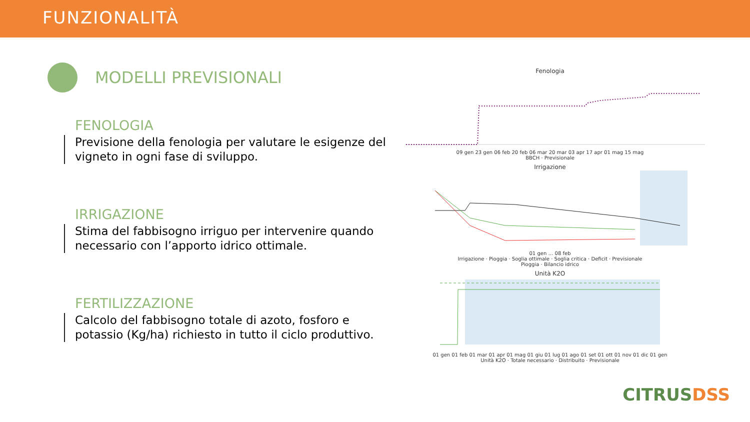FUNZIONALITÀ
MODELLI PREVISIONALI
FENOLOGIA
Previsione della fenologia per valutare le esigenze del vigneto in ogni fase di sviluppo.
IRRIGAZIONE
Stima del fabbisogno irriguo per intervenire quando necessario con l’apporto idrico ottimale.
FERTILIZZAZIONE
Calcolo del fabbisogno totale di azoto, fosforo e potassio (Kg/ha) richiesto in tutto il ciclo produttivo.
Fenologia
09 gen 23 gen 06 feb 20 feb 06 mar 20 mar 03 apr 17 apr 01 mag 15 mag
BBCH · Previsionale
Irrigazione
01 gen … 08 feb
Irrigazione · Pioggia · Soglia ottimale · Soglia critica · Deficit · Previsionale
Pioggia · Bilancio idrico
Unità K2O
01 gen 01 feb 01 mar 01 apr 01 mag 01 giu 01 lug 01 ago 01 set 01 ott 01 nov 01 dic 01 gen
Unità K2O · Totale necessario · Distribuito · Previsionale
CITRUS DSS